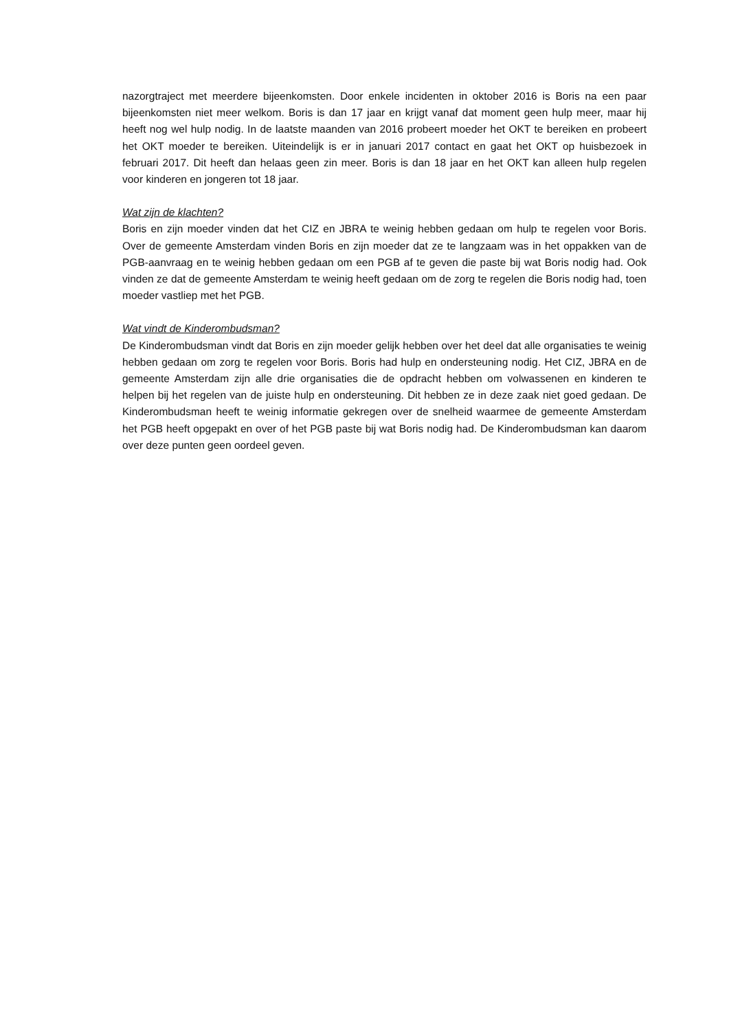nazorgtraject met meerdere bijeenkomsten. Door enkele incidenten in oktober 2016 is Boris na een paar bijeenkomsten niet meer welkom. Boris is dan 17 jaar en krijgt vanaf dat moment geen hulp meer, maar hij heeft nog wel hulp nodig. In de laatste maanden van 2016 probeert moeder het OKT te bereiken en probeert het OKT moeder te bereiken. Uiteindelijk is er in januari 2017 contact en gaat het OKT op huisbezoek in februari 2017. Dit heeft dan helaas geen zin meer. Boris is dan 18 jaar en het OKT kan alleen hulp regelen voor kinderen en jongeren tot 18 jaar.
Wat zijn de klachten?
Boris en zijn moeder vinden dat het CIZ en JBRA te weinig hebben gedaan om hulp te regelen voor Boris. Over de gemeente Amsterdam vinden Boris en zijn moeder dat ze te langzaam was in het oppakken van de PGB-aanvraag en te weinig hebben gedaan om een PGB af te geven die paste bij wat Boris nodig had. Ook vinden ze dat de gemeente Amsterdam te weinig heeft gedaan om de zorg te regelen die Boris nodig had, toen moeder vastliep met het PGB.
Wat vindt de Kinderombudsman?
De Kinderombudsman vindt dat Boris en zijn moeder gelijk hebben over het deel dat alle organisaties te weinig hebben gedaan om zorg te regelen voor Boris. Boris had hulp en ondersteuning nodig. Het CIZ, JBRA en de gemeente Amsterdam zijn alle drie organisaties die de opdracht hebben om volwassenen en kinderen te helpen bij het regelen van de juiste hulp en ondersteuning. Dit hebben ze in deze zaak niet goed gedaan. De Kinderombudsman heeft te weinig informatie gekregen over de snelheid waarmee de gemeente Amsterdam het PGB heeft opgepakt en over of het PGB paste bij wat Boris nodig had. De Kinderombudsman kan daarom over deze punten geen oordeel geven.